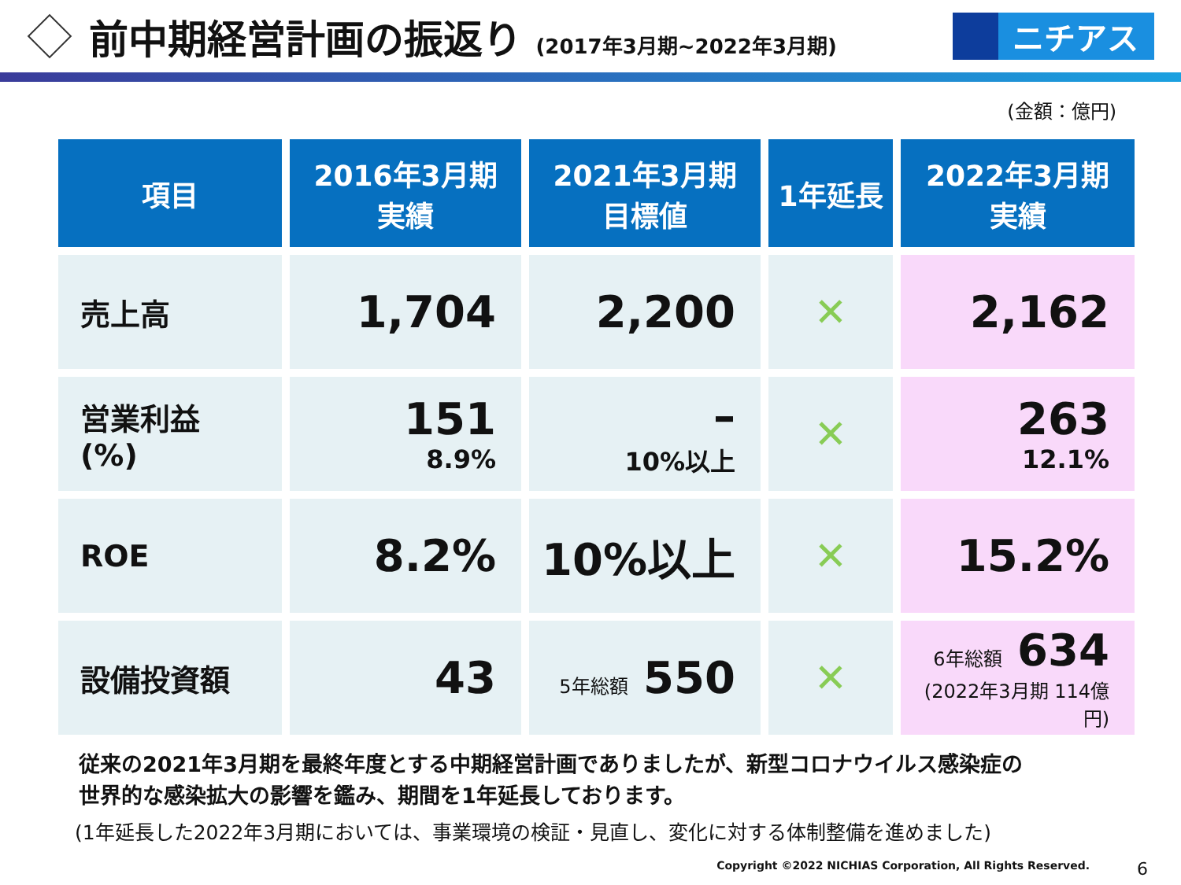前中期経営計画の振返り (2017年3月期~2022年3月期)
ニチアス
(金額：億円)
| 項目 | 2016年3月期 実績 | 2021年3月期 目標値 | 1年延長 | 2022年3月期 実績 |
| --- | --- | --- | --- | --- |
| 売上高 | 1,704 | 2,200 | ✕ | 2,162 |
| 営業利益 (%) | 151 8.9% | – 10%以上 | ✕ | 263 12.1% |
| ROE | 8.2% | 10%以上 | ✕ | 15.2% |
| 設備投資額 | 43 | 5年総額 550 | ✕ | 6年総額 634 (2022年3月期 114億円) |
従来の2021年3月期を最終年度とする中期経営計画でありましたが、新型コロナウイルス感染症の
世界的な感染拡大の影響を鑑み、期間を1年延長しております。
(1年延長した2022年3月期においては、事業環境の検証・見直し、変化に対する体制整備を進めました)
Copyright ©2022 NICHIAS Corporation, All Rights Reserved. 6